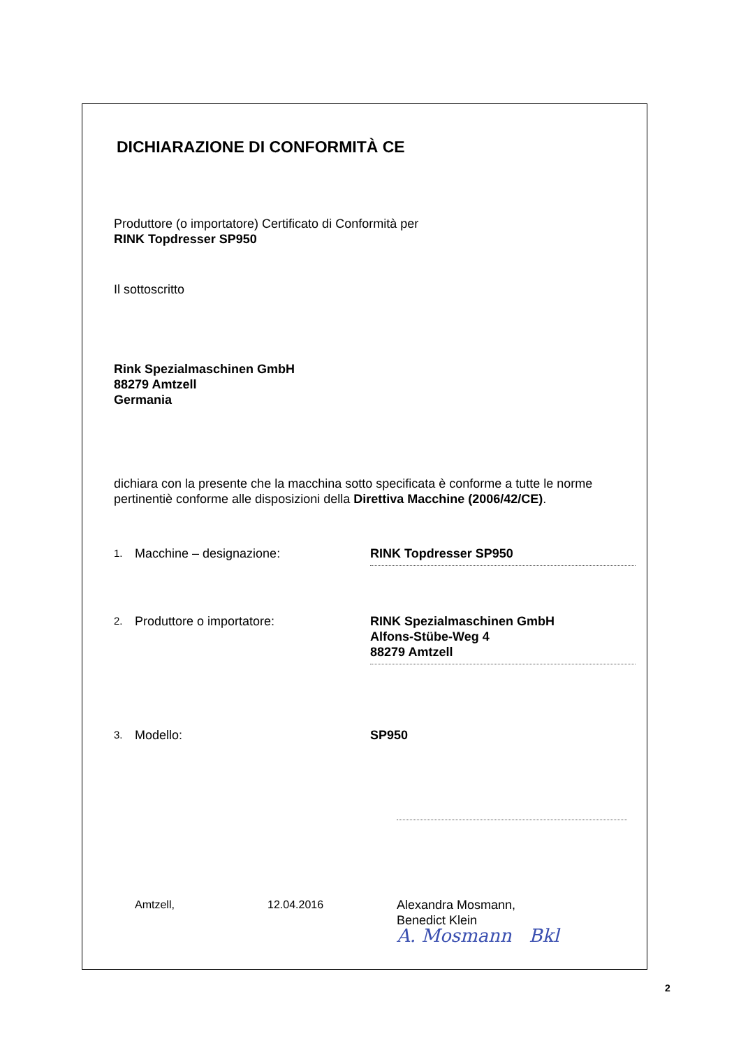DICHIARAZIONE DI CONFORMITÀ CE
Produttore (o importatore) Certificato di Conformità per
RINK Topdresser SP950
Il sottoscritto
Rink Spezialmaschinen GmbH
88279 Amtzell
Germania
dichiara con la presente che la macchina sotto specificata è conforme a tutte le norme pertinentiè conforme alle disposizioni della Direttiva Macchine (2006/42/CE).
1. Macchine – designazione: RINK Topdresser SP950
2. Produttore o importatore: RINK Spezialmaschinen GmbH
Alfons-Stübe-Weg 4
88279 Amtzell
3. Modello: SP950
Amtzell, 12.04.2016 Alexandra Mosmann,
Benedict Klein
A. Mosmann Bkl
2